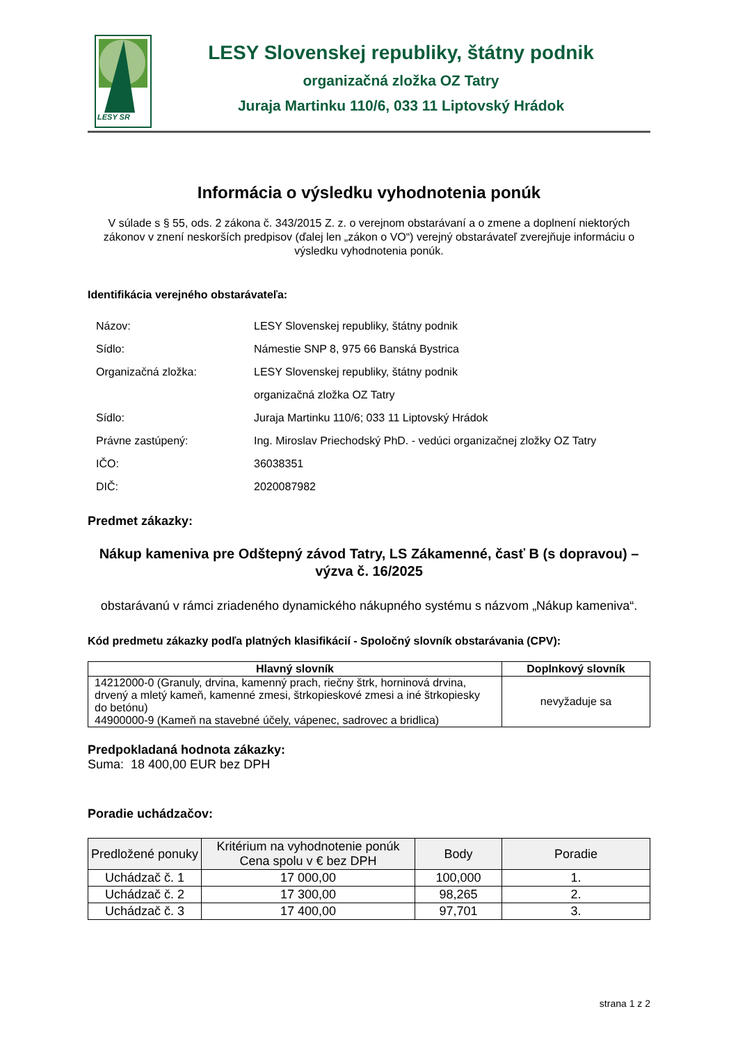LESY SR
LESY Slovenskej republiky, štátny podnik
organizačná zložka OZ Tatry
Juraja Martinku 110/6, 033 11 Liptovský Hrádok
Informácia o výsledku vyhodnotenia ponúk
V súlade s § 55, ods. 2 zákona č. 343/2015 Z. z. o verejnom obstarávaní a o zmene a doplnení niektorých zákonov v znení neskorších predpisov (ďalej len „zákon o VO“) verejný obstarávateľ zverejňuje informáciu o výsledku vyhodnotenia ponúk.
Identifikácia verejného obstarávateľa:
| Názov: | LESY Slovenskej republiky, štátny podnik |
| Sídlo: | Námestie SNP 8, 975 66 Banská Bystrica |
| Organizačná zložka: | LESY Slovenskej republiky, štátny podnik |
| | organizačná zložka OZ Tatry |
| Sídlo: | Juraja Martinku 110/6; 033 11 Liptovský Hrádok |
| Právne zastúpený: | Ing. Miroslav Priechodský PhD. - vedúci organizačnej zložky OZ Tatry |
| IČO: | 36038351 |
| DIČ: | 2020087982 |
Predmet zákazky:
Nákup kameniva pre Odštepný závod Tatry, LS Zákamenné, časť B (s dopravou) – výzva č. 16/2025
obstarávanú v rámci zriadeného dynamického nákupného systému s názvom „Nákup kameniva“.
Kód predmetu zákazky podľa platných klasifikácií - Spoločný slovník obstarávania (CPV):
| Hlavný slovník | Doplnkový slovník |
| --- | --- |
| 14212000-0 (Granuly, drvina, kamenný prach, riečny štrk, horninová drvina, drvený a mletý kameň, kamenné zmesi, štrkopieskové zmesi a iné štrkopiesky do betónu) 44900000-9 (Kameň na stavebné účely, vápenec, sadrovec a bridlica) | nevyžaduje sa |
Predpokladaná hodnota zákazky:
Suma: 18 400,00 EUR bez DPH
Poradie uchádzačov:
| Predložené ponuky | Kritérium na vyhodnotenie ponúk Cena spolu v € bez DPH | Body | Poradie |
| --- | --- | --- | --- |
| Uchádzač č. 1 | 17 000,00 | 100,000 | 1. |
| Uchádzač č. 2 | 17 300,00 | 98,265 | 2. |
| Uchádzač č. 3 | 17 400,00 | 97,701 | 3. |
strana 1 z 2